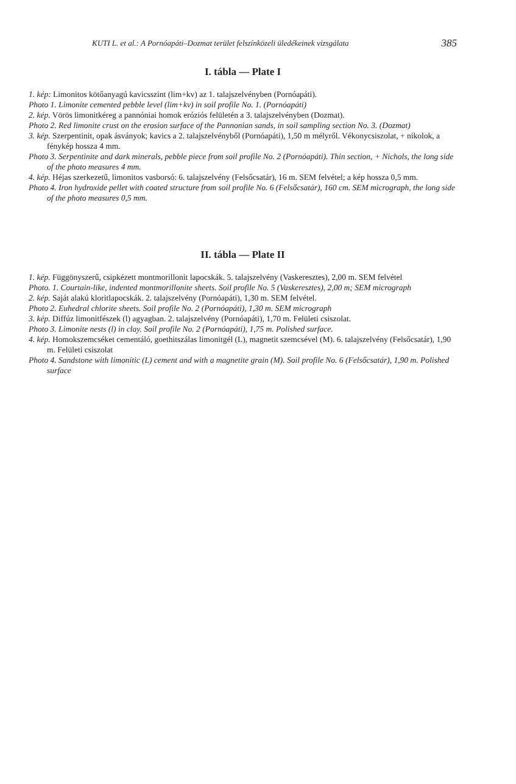KUTI L. et al.: A Pornóapáti–Dozmat terület felszínközeli üledékeinek vizsgálata 385
I. tábla — Plate I
1. kép: Limonitos kötőanyagú kavicsszint (lim+kv) az 1. talajszelvényben (Pornóapáti).
Photo 1. Limonite cemented pebble level (lim+kv) in soil profile No. 1. (Pornóapáti)
2. kép. Vörös limonitkéreg a pannóniai homok eróziós felületén a 3. talajszelvényben (Dozmat).
Photo 2. Red limonite crust on the erosion surface of the Pannonian sands, in soil sampling section No. 3. (Dozmat)
3. kép. Szerpentinit, opak ásványok; kavics a 2. talajszelvényből (Pornóapáti), 1,50 m mélyről. Vékonycsiszolat, + nikolok, a fénykép hossza 4 mm.
Photo 3. Serpentinite and dark minerals, pebble piece from soil profile No. 2 (Pornóapáti). Thin section, + Nichols, the long side of the photo measures 4 mm.
4. kép. Héjas szerkezetű, limonitos vasborsó: 6. talajszelvény (Felsőcsatár), 16 m. SEM felvétel; a kép hossza 0,5 mm.
Photo 4. Iron hydroxide pellet with coated structure from soil profile No. 6 (Felsőcsatár), 160 cm. SEM micrograph, the long side of the photo measures 0,5 mm.
II. tábla — Plate II
1. kép. Függönyszerű, csipkézett montmorillonit lapocskák. 5. talajszelvény (Vaskeresztes), 2,00 m. SEM felvétel
Photo. 1. Courtain-like, indented montmorillonite sheets. Soil profile No. 5 (Vaskeresztes), 2,00 m; SEM micrograph
2. kép. Saját alakú kloritlapocskák. 2. talajszelvény (Pornóapáti), 1,30 m. SEM felvétel.
Photo 2. Euhedral chlorite sheets. Soil profile No. 2 (Pornóapáti), 1,30 m. SEM micrograph
3. kép. Diffúz limonitfészek (l) agyagban. 2. talajszelvény (Pornóapáti), 1,70 m. Felületi csiszolat.
Photo 3. Limonite nests (l) in clay. Soil profile No. 2 (Pornóapáti), 1,75 m. Polished surface.
4. kép. Homokszemcséket cementáló, goethitszálas limonitgél (L), magnetit szemcsével (M). 6. talajszelvény (Felsőcsatár), 1,90 m. Felületi csiszolat
Photo 4. Sandstone with limonitic (L) cement and with a magnetite grain (M). Soil profile No. 6 (Felsőcsatár), 1,90 m. Polished surface